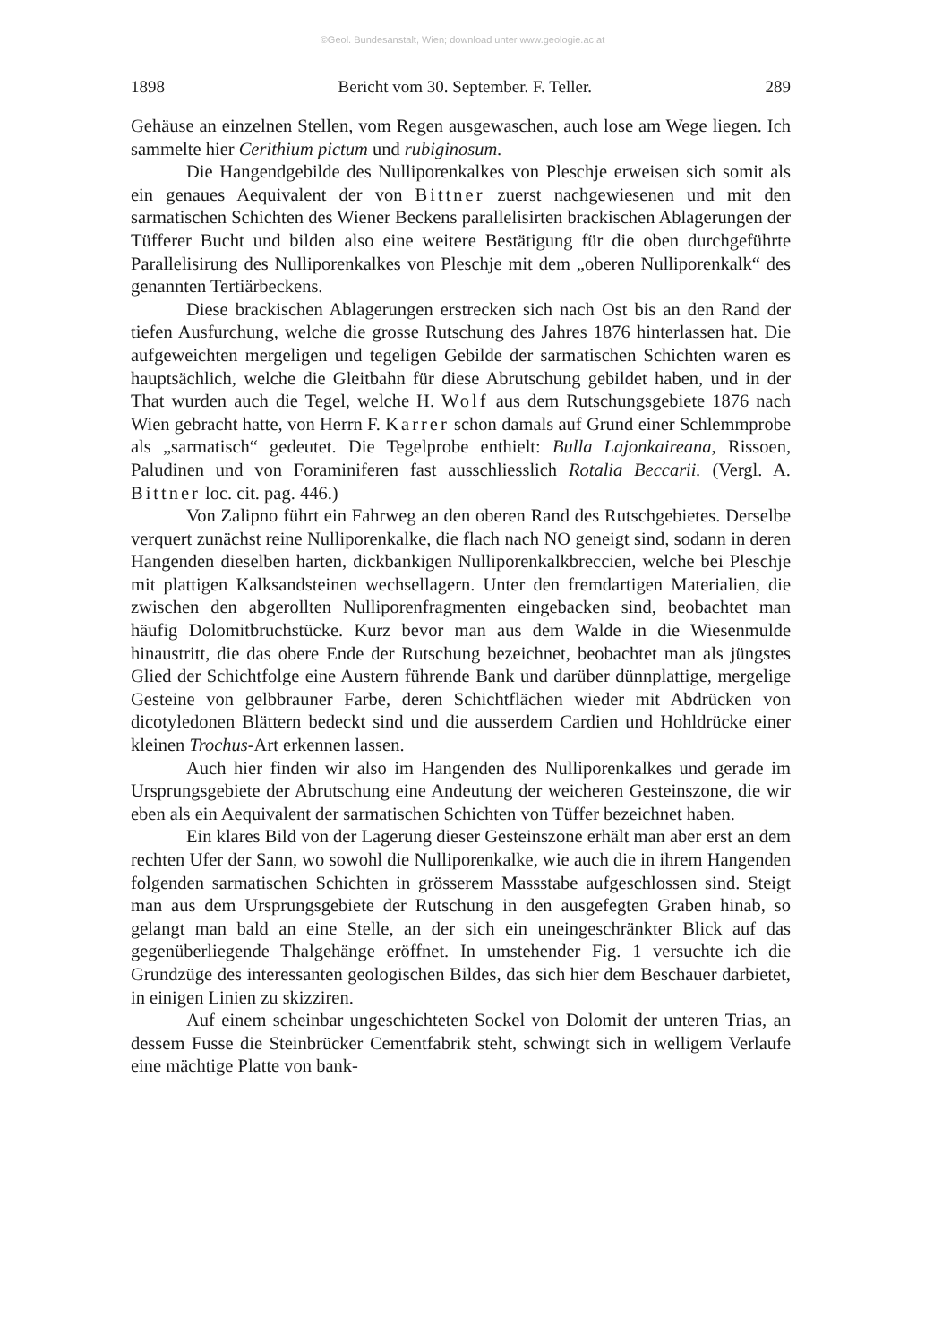©Geol. Bundesanstalt, Wien; download unter www.geologie.ac.at
1898 Bericht vom 30. September. F. Teller. 289
Gehäuse an einzelnen Stellen, vom Regen ausgewaschen, auch lose am Wege liegen. Ich sammelte hier Cerithium pictum und rubiginosum.
Die Hangendgebilde des Nulliporenkalkes von Pleschje erweisen sich somit als ein genaues Aequivalent der von Bittner zuerst nachgewiesenen und mit den sarmatischen Schichten des Wiener Beckens parallelisirten brackischen Ablagerungen der Tüfferer Bucht und bilden also eine weitere Bestätigung für die oben durchgeführte Parallelisirung des Nulliporenkalkes von Pleschje mit dem „oberen Nulliporenkalk“ des genannten Tertiärbeckens.
Diese brackischen Ablagerungen erstrecken sich nach Ost bis an den Rand der tiefen Ausfurchung, welche die grosse Rutschung des Jahres 1876 hinterlassen hat. Die aufgeweichten mergeligen und tegeligen Gebilde der sarmatischen Schichten waren es hauptsächlich, welche die Gleitbahn für diese Abrutschung gebildet haben, und in der That wurden auch die Tegel, welche H. Wolf aus dem Rutschungsgebiete 1876 nach Wien gebracht hatte, von Herrn F. Karrer schon damals auf Grund einer Schlemmprobe als „sarmatisch“ gedeutet. Die Tegelprobe enthielt: Bulla Lajonkaireana, Rissoen, Paludinen und von Foraminiferen fast ausschliesslich Rotalia Beccarii. (Vergl. A. Bittner loc. cit. pag. 446.)
Von Zalipno führt ein Fahrweg an den oberen Rand des Rutschgebietes. Derselbe verquert zunächst reine Nulliporenkalke, die flach nach NO geneigt sind, sodann in deren Hangenden dieselben harten, dickbankigen Nulliporenkalkbreccien, welche bei Pleschje mit plattigen Kalksandsteinen wechsellagern. Unter den fremdartigen Materialien, die zwischen den abgerollten Nulliporenfragmenten eingebacken sind, beobachtet man häufig Dolomitbruchstücke. Kurz bevor man aus dem Walde in die Wiesenmulde hinaustritt, die das obere Ende der Rutschung bezeichnet, beobachtet man als jüngstes Glied der Schichtfolge eine Austern führende Bank und darüber dünnplattige, mergelige Gesteine von gelbbrauner Farbe, deren Schichtflächen wieder mit Abdrücken von dicotyledonen Blättern bedeckt sind und die ausserdem Cardien und Hohldrücke einer kleinen Trochus-Art erkennen lassen.
Auch hier finden wir also im Hangenden des Nulliporenkalkes und gerade im Ursprungsgebiete der Abrutschung eine Andeutung der weicheren Gesteinszone, die wir eben als ein Aequivalent der sarmatischen Schichten von Tüffer bezeichnet haben.
Ein klares Bild von der Lagerung dieser Gesteinszone erhält man aber erst an dem rechten Ufer der Sann, wo sowohl die Nulliporenkalke, wie auch die in ihrem Hangenden folgenden sarmatischen Schichten in grösserem Massstabe aufgeschlossen sind. Steigt man aus dem Ursprungsgebiete der Rutschung in den ausgefegten Graben hinab, so gelangt man bald an eine Stelle, an der sich ein uneingeschränkter Blick auf das gegenüberliegende Thalgehänge eröffnet. In umstehender Fig. 1 versuchte ich die Grundzüge des interessanten geologischen Bildes, das sich hier dem Beschauer darbietet, in einigen Linien zu skizziren.
Auf einem scheinbar ungeschichteten Sockel von Dolomit der unteren Trias, an dessem Fusse die Steinbrücker Cementfabrik steht, schwingt sich in welligem Verlaufe eine mächtige Platte von bank-